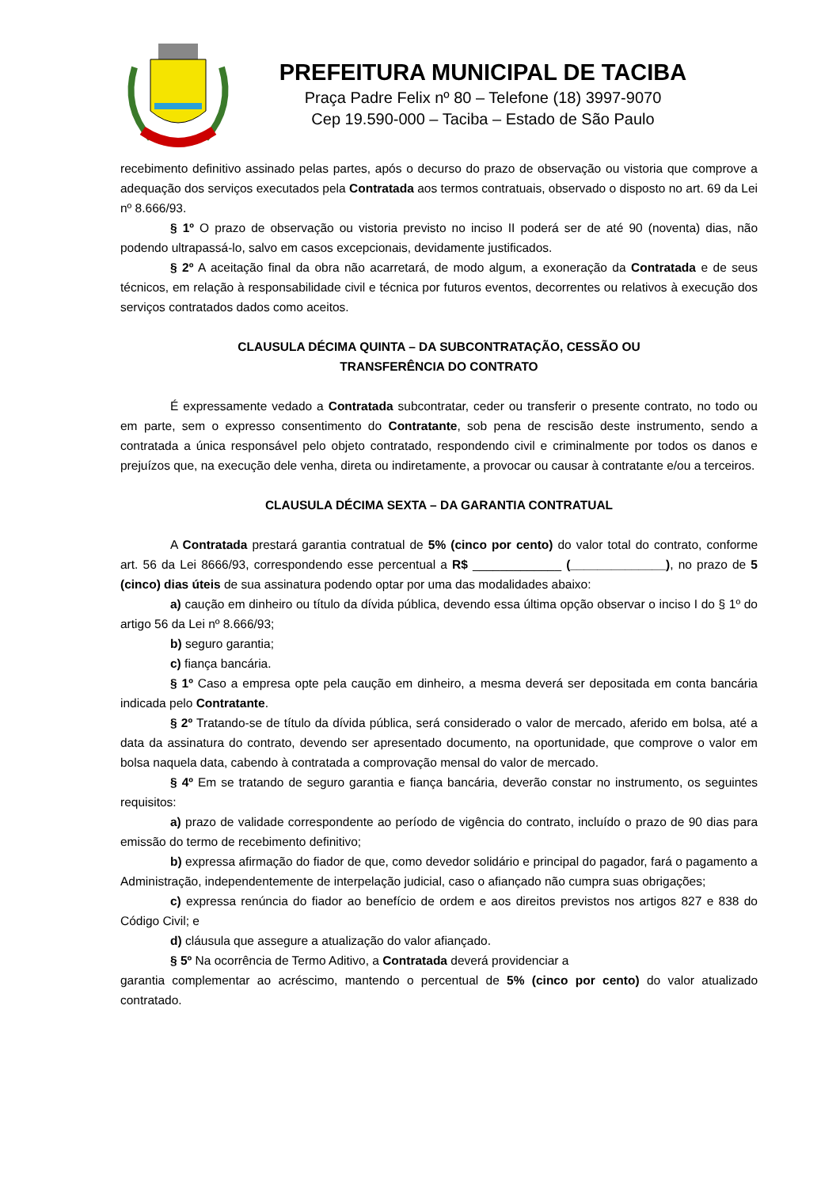PREFEITURA MUNICIPAL DE TACIBA
Praça Padre Felix nº 80 – Telefone (18) 3997-9070
Cep 19.590-000 – Taciba – Estado de São Paulo
recebimento definitivo assinado pelas partes, após o decurso do prazo de observação ou vistoria que comprove a adequação dos serviços executados pela Contratada aos termos contratuais, observado o disposto no art. 69 da Lei nº 8.666/93.
§ 1º O prazo de observação ou vistoria previsto no inciso II poderá ser de até 90 (noventa) dias, não podendo ultrapassá-lo, salvo em casos excepcionais, devidamente justificados.
§ 2º A aceitação final da obra não acarretará, de modo algum, a exoneração da Contratada e de seus técnicos, em relação à responsabilidade civil e técnica por futuros eventos, decorrentes ou relativos à execução dos serviços contratados dados como aceitos.
CLAUSULA DÉCIMA QUINTA – DA SUBCONTRATAÇÃO, CESSÃO OU
TRANSFERÊNCIA DO CONTRATO
É expressamente vedado a Contratada subcontratar, ceder ou transferir o presente contrato, no todo ou em parte, sem o expresso consentimento do Contratante, sob pena de rescisão deste instrumento, sendo a contratada a única responsável pelo objeto contratado, respondendo civil e criminalmente por todos os danos e prejuízos que, na execução dele venha, direta ou indiretamente, a provocar ou causar à contratante e/ou a terceiros.
CLAUSULA DÉCIMA SEXTA – DA GARANTIA CONTRATUAL
A Contratada prestará garantia contratual de 5% (cinco por cento) do valor total do contrato, conforme art. 56 da Lei 8666/93, correspondendo esse percentual a R$ _____________ (______________), no prazo de 5 (cinco) dias úteis de sua assinatura podendo optar por uma das modalidades abaixo:
a) caução em dinheiro ou título da dívida pública, devendo essa última opção observar o inciso I do § 1º do artigo 56 da Lei nº 8.666/93;
b) seguro garantia;
c) fiança bancária.
§ 1º Caso a empresa opte pela caução em dinheiro, a mesma deverá ser depositada em conta bancária indicada pelo Contratante.
§ 2º Tratando-se de título da dívida pública, será considerado o valor de mercado, aferido em bolsa, até a data da assinatura do contrato, devendo ser apresentado documento, na oportunidade, que comprove o valor em bolsa naquela data, cabendo à contratada a comprovação mensal do valor de mercado.
§ 4º Em se tratando de seguro garantia e fiança bancária, deverão constar no instrumento, os seguintes requisitos:
a) prazo de validade correspondente ao período de vigência do contrato, incluído o prazo de 90 dias para emissão do termo de recebimento definitivo;
b) expressa afirmação do fiador de que, como devedor solidário e principal do pagador, fará o pagamento a Administração, independentemente de interpelação judicial, caso o afiançado não cumpra suas obrigações;
c) expressa renúncia do fiador ao benefício de ordem e aos direitos previstos nos artigos 827 e 838 do Código Civil; e
d) cláusula que assegure a atualização do valor afiançado.
§ 5º Na ocorrência de Termo Aditivo, a Contratada deverá providenciar a
garantia complementar ao acréscimo, mantendo o percentual de 5% (cinco por cento) do valor atualizado contratado.